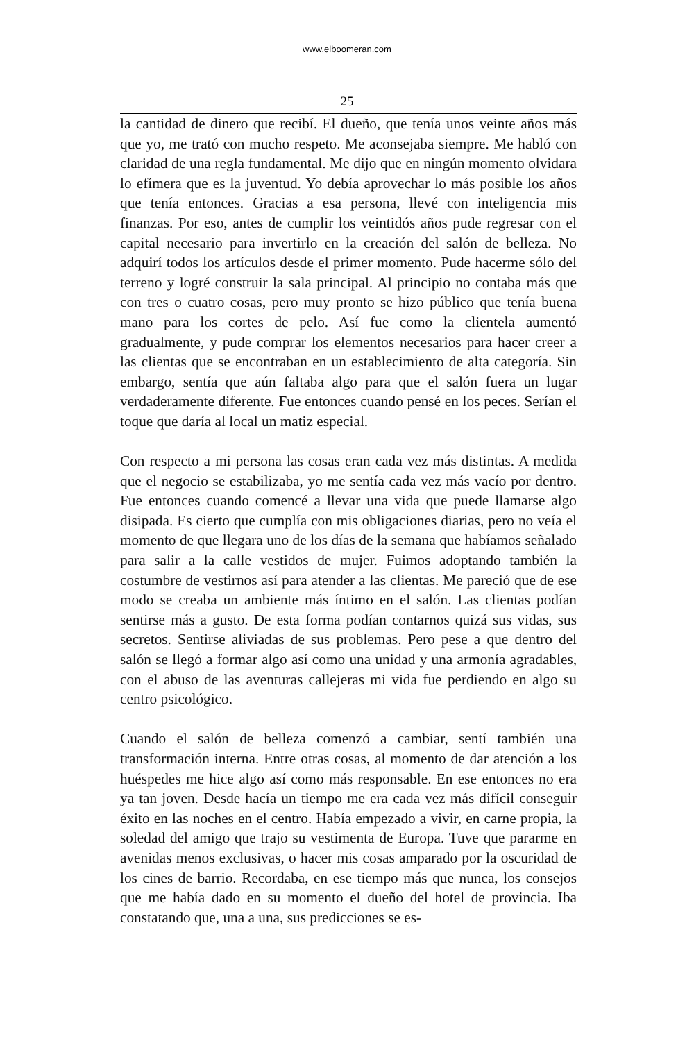www.elboomeran.com
25
la cantidad de dinero que recibí. El dueño, que tenía unos veinte años más que yo, me trató con mucho respeto. Me aconsejaba siempre. Me habló con claridad de una regla fundamental. Me dijo que en ningún momento olvidara lo efímera que es la juventud. Yo debía aprovechar lo más posible los años que tenía entonces. Gracias a esa persona, llevé con inteligencia mis finanzas. Por eso, antes de cumplir los veintidós años pude regresar con el capital necesario para invertirlo en la creación del salón de belleza. No adquirí todos los artículos desde el primer momento. Pude hacerme sólo del terreno y logré construir la sala principal. Al principio no contaba más que con tres o cuatro cosas, pero muy pronto se hizo público que tenía buena mano para los cortes de pelo. Así fue como la clientela aumentó gradualmente, y pude comprar los elementos necesarios para hacer creer a las clientas que se encontraban en un establecimiento de alta categoría. Sin embargo, sentía que aún faltaba algo para que el salón fuera un lugar verdaderamente diferente. Fue entonces cuando pensé en los peces. Serían el toque que daría al local un matiz especial.
Con respecto a mi persona las cosas eran cada vez más distintas. A medida que el negocio se estabilizaba, yo me sentía cada vez más vacío por dentro. Fue entonces cuando comencé a llevar una vida que puede llamarse algo disipada. Es cierto que cumplía con mis obligaciones diarias, pero no veía el momento de que llegara uno de los días de la semana que habíamos señalado para salir a la calle vestidos de mujer. Fuimos adoptando también la costumbre de vestirnos así para atender a las clientas. Me pareció que de ese modo se creaba un ambiente más íntimo en el salón. Las clientas podían sentirse más a gusto. De esta forma podían contarnos quizá sus vidas, sus secretos. Sentirse aliviadas de sus problemas. Pero pese a que dentro del salón se llegó a formar algo así como una unidad y una armonía agradables, con el abuso de las aventuras callejeras mi vida fue perdiendo en algo su centro psicológico.
Cuando el salón de belleza comenzó a cambiar, sentí también una transformación interna. Entre otras cosas, al momento de dar atención a los huéspedes me hice algo así como más responsable. En ese entonces no era ya tan joven. Desde hacía un tiempo me era cada vez más difícil conseguir éxito en las noches en el centro. Había empezado a vivir, en carne propia, la soledad del amigo que trajo su vestimenta de Europa. Tuve que pararme en avenidas menos exclusivas, o hacer mis cosas amparado por la oscuridad de los cines de barrio. Recordaba, en ese tiempo más que nunca, los consejos que me había dado en su momento el dueño del hotel de provincia. Iba constatando que, una a una, sus predicciones se es-